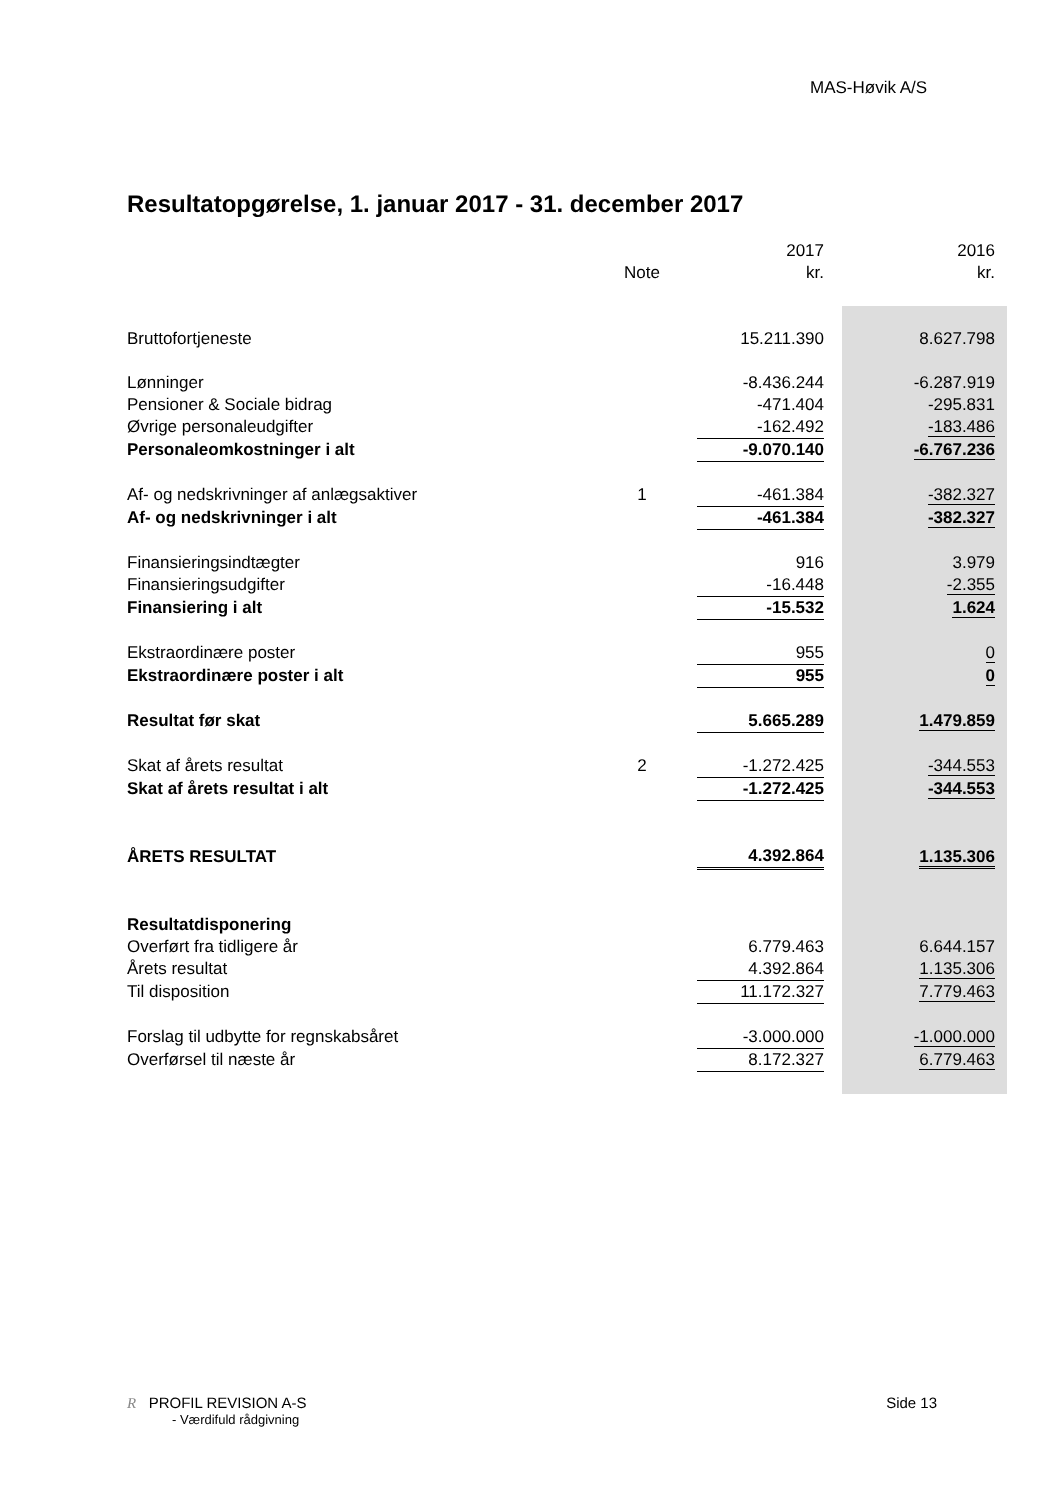MAS-Høvik A/S
Resultatopgørelse, 1. januar 2017 - 31. december 2017
| | | 2017 | | 2016 |
| | Note | kr. | | kr. |
| Bruttofortjeneste | | 15.211.390 | | 8.627.798 |
| Lønninger | | -8.436.244 | | -6.287.919 |
| Pensioner & Sociale bidrag | | -471.404 | | -295.831 |
| Øvrige personaleudgifter | | -162.492 | | -183.486 |
| Personaleomkostninger i alt | | -9.070.140 | | -6.767.236 |
| Af- og nedskrivninger af anlægsaktiver | 1 | -461.384 | | -382.327 |
| Af- og nedskrivninger i alt | | -461.384 | | -382.327 |
| Finansieringsindtægter | | 916 | | 3.979 |
| Finansieringsudgifter | | -16.448 | | -2.355 |
| Finansiering i alt | | -15.532 | | 1.624 |
| Ekstraordinære poster | | 955 | | 0 |
| Ekstraordinære poster i alt | | 955 | | 0 |
| Resultat før skat | | 5.665.289 | | 1.479.859 |
| Skat af årets resultat | 2 | -1.272.425 | | -344.553 |
| Skat af årets resultat i alt | | -1.272.425 | | -344.553 |
| ÅRETS RESULTAT | | 4.392.864 | | 1.135.306 |
| Resultatdisponering | | | | |
| Overført fra tidligere år | | 6.779.463 | | 6.644.157 |
| Årets resultat | | 4.392.864 | | 1.135.306 |
| Til disposition | | 11.172.327 | | 7.779.463 |
| Forslag til udbytte for regnskabsåret | | -3.000.000 | | -1.000.000 |
| Overførsel til næste år | | 8.172.327 | | 6.779.463 |
R PROFIL REVISION A-S Side 13
- Værdifuld rådgivning